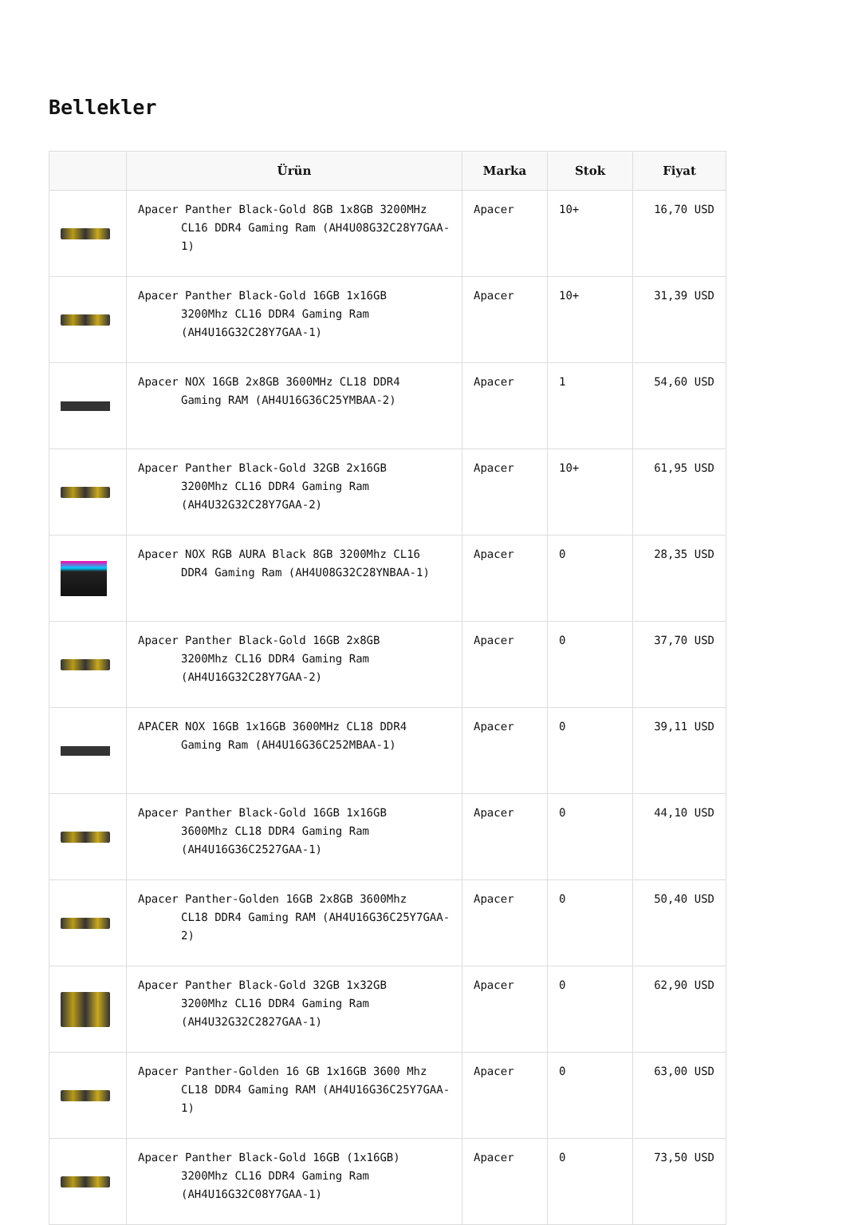Bellekler
| | Ürün | Marka | Stok | Fiyat |
| --- | --- | --- | --- | --- |
| | Apacer Panther Black-Gold 8GB 1x8GB 3200MHz CL16 DDR4 Gaming Ram (AH4U08G32C28Y7GAA-1) | Apacer | 10+ | 16,70 USD |
| | Apacer Panther Black-Gold 16GB 1x16GB 3200Mhz CL16 DDR4 Gaming Ram (AH4U16G32C28Y7GAA-1) | Apacer | 10+ | 31,39 USD |
| | Apacer NOX 16GB 2x8GB 3600MHz CL18 DDR4 Gaming RAM (AH4U16G36C25YMBAA-2) | Apacer | 1 | 54,60 USD |
| | Apacer Panther Black-Gold 32GB 2x16GB 3200Mhz CL16 DDR4 Gaming Ram (AH4U32G32C28Y7GAA-2) | Apacer | 10+ | 61,95 USD |
| | Apacer NOX RGB AURA Black 8GB 3200Mhz CL16 DDR4 Gaming Ram (AH4U08G32C28YNBAA-1) | Apacer | 0 | 28,35 USD |
| | Apacer Panther Black-Gold 16GB 2x8GB 3200Mhz CL16 DDR4 Gaming Ram (AH4U16G32C28Y7GAA-2) | Apacer | 0 | 37,70 USD |
| | APACER NOX 16GB 1x16GB 3600MHz CL18 DDR4 Gaming Ram (AH4U16G36C252MBAA-1) | Apacer | 0 | 39,11 USD |
| | Apacer Panther Black-Gold 16GB 1x16GB 3600Mhz CL18 DDR4 Gaming Ram (AH4U16G36C2527GAA-1) | Apacer | 0 | 44,10 USD |
| | Apacer Panther-Golden 16GB 2x8GB 3600Mhz CL18 DDR4 Gaming RAM (AH4U16G36C25Y7GAA-2) | Apacer | 0 | 50,40 USD |
| | Apacer Panther Black-Gold 32GB 1x32GB 3200Mhz CL16 DDR4 Gaming Ram (AH4U32G32C2827GAA-1) | Apacer | 0 | 62,90 USD |
| | Apacer Panther-Golden 16 GB 1x16GB 3600 Mhz CL18 DDR4 Gaming RAM (AH4U16G36C25Y7GAA-1) | Apacer | 0 | 63,00 USD |
| | Apacer Panther Black-Gold 16GB (1x16GB) 3200Mhz CL16 DDR4 Gaming Ram (AH4U16G32C08Y7GAA-1) | Apacer | 0 | 73,50 USD |